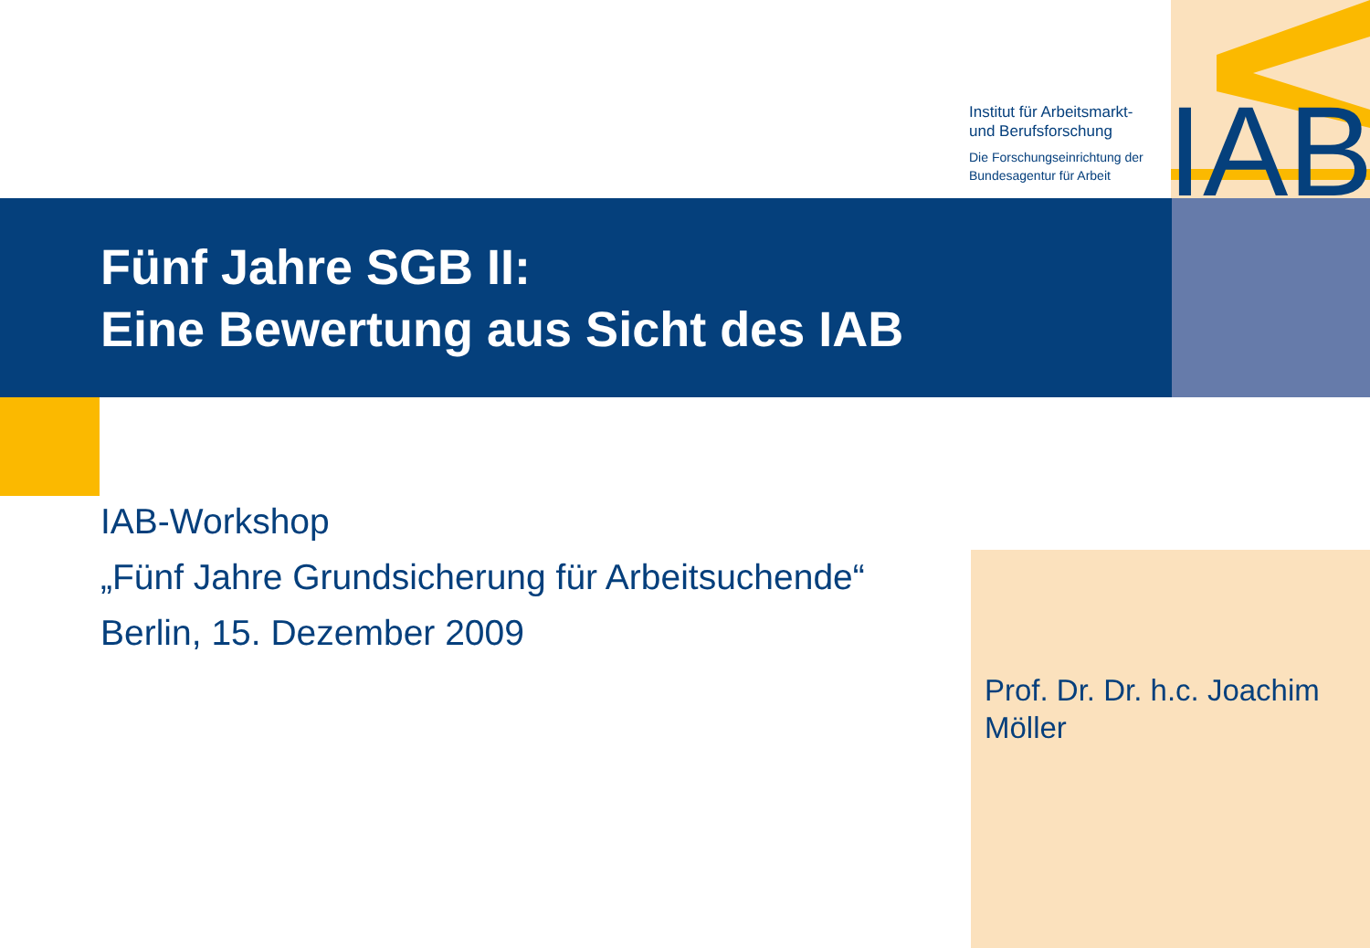IAB
Institut für Arbeitsmarkt-
und Berufsforschung
Die Forschungseinrichtung der
Bundesagentur für Arbeit
Fünf Jahre SGB II:
Eine Bewertung aus Sicht des IAB
IAB-Workshop
„Fünf Jahre Grundsicherung für Arbeitsuchende“
Berlin, 15. Dezember 2009
Prof. Dr. Dr. h.c. Joachim
Möller